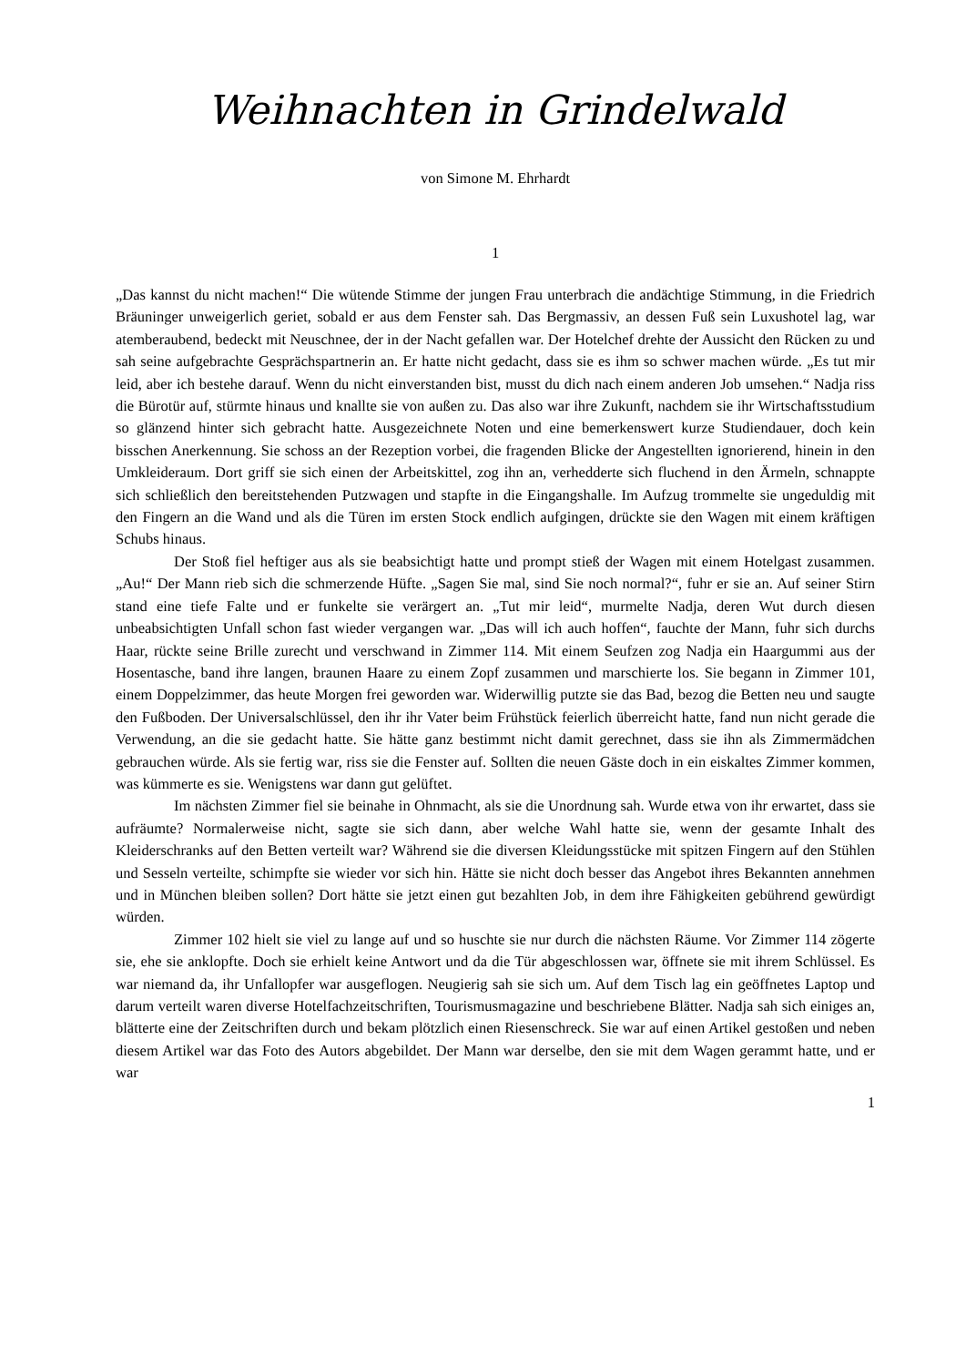Weihnachten in Grindelwald
von Simone M. Ehrhardt
1
„Das kannst du nicht machen!“ Die wütende Stimme der jungen Frau unterbrach die andächtige Stimmung, in die Friedrich Bräuninger unweigerlich geriet, sobald er aus dem Fenster sah. Das Bergmassiv, an dessen Fuß sein Luxushotel lag, war atemberaubend, bedeckt mit Neuschnee, der in der Nacht gefallen war. Der Hotelchef drehte der Aussicht den Rücken zu und sah seine aufgebrachte Gesprächspartnerin an. Er hatte nicht gedacht, dass sie es ihm so schwer machen würde. „Es tut mir leid, aber ich bestehe darauf. Wenn du nicht einverstanden bist, musst du dich nach einem anderen Job umsehen.“ Nadja riss die Bürotür auf, stürmte hinaus und knallte sie von außen zu. Das also war ihre Zukunft, nachdem sie ihr Wirtschaftsstudium so glänzend hinter sich gebracht hatte. Ausgezeichnete Noten und eine bemerkenswert kurze Studiendauer, doch kein bisschen Anerkennung. Sie schoss an der Rezeption vorbei, die fragenden Blicke der Angestellten ignorierend, hinein in den Umkleideraum. Dort griff sie sich einen der Arbeitskittel, zog ihn an, verhedderte sich fluchend in den Ärmeln, schnappte sich schließlich den bereitstehenden Putzwagen und stapfte in die Eingangshalle. Im Aufzug trommelte sie ungeduldig mit den Fingern an die Wand und als die Türen im ersten Stock endlich aufgingen, drückte sie den Wagen mit einem kräftigen Schubs hinaus.
Der Stoß fiel heftiger aus als sie beabsichtigt hatte und prompt stieß der Wagen mit einem Hotelgast zusammen. „Au!“ Der Mann rieb sich die schmerzende Hüfte. „Sagen Sie mal, sind Sie noch normal?“, fuhr er sie an. Auf seiner Stirn stand eine tiefe Falte und er funkelte sie verärgert an. „Tut mir leid“, murmelte Nadja, deren Wut durch diesen unbeabsichtigten Unfall schon fast wieder vergangen war. „Das will ich auch hoffen“, fauchte der Mann, fuhr sich durchs Haar, rückte seine Brille zurecht und verschwand in Zimmer 114. Mit einem Seufzen zog Nadja ein Haargummi aus der Hosentasche, band ihre langen, braunen Haare zu einem Zopf zusammen und marschierte los. Sie begann in Zimmer 101, einem Doppelzimmer, das heute Morgen frei geworden war. Widerwillig putzte sie das Bad, bezog die Betten neu und saugte den Fußboden. Der Universalschlüssel, den ihr ihr Vater beim Frühstück feierlich überreicht hatte, fand nun nicht gerade die Verwendung, an die sie gedacht hatte. Sie hätte ganz bestimmt nicht damit gerechnet, dass sie ihn als Zimmermädchen gebrauchen würde. Als sie fertig war, riss sie die Fenster auf. Sollten die neuen Gäste doch in ein eiskaltes Zimmer kommen, was kümmerte es sie. Wenigstens war dann gut gelüftet.
Im nächsten Zimmer fiel sie beinahe in Ohnmacht, als sie die Unordnung sah. Wurde etwa von ihr erwartet, dass sie aufräumte? Normalerweise nicht, sagte sie sich dann, aber welche Wahl hatte sie, wenn der gesamte Inhalt des Kleiderschranks auf den Betten verteilt war? Während sie die diversen Kleidungsstücke mit spitzen Fingern auf den Stühlen und Sesseln verteilte, schimpfte sie wieder vor sich hin. Hätte sie nicht doch besser das Angebot ihres Bekannten annehmen und in München bleiben sollen? Dort hätte sie jetzt einen gut bezahlten Job, in dem ihre Fähigkeiten gebührend gewürdigt würden.
Zimmer 102 hielt sie viel zu lange auf und so huschte sie nur durch die nächsten Räume. Vor Zimmer 114 zögerte sie, ehe sie anklopfte. Doch sie erhielt keine Antwort und da die Tür abgeschlossen war, öffnete sie mit ihrem Schlüssel. Es war niemand da, ihr Unfallopfer war ausgeflogen. Neugierig sah sie sich um. Auf dem Tisch lag ein geöffnetes Laptop und darum verteilt waren diverse Hotelfachzeitschriften, Tourismusmagazine und beschriebene Blätter. Nadja sah sich einiges an, blätterte eine der Zeitschriften durch und bekam plötzlich einen Riesenschreck. Sie war auf einen Artikel gestoßen und neben diesem Artikel war das Foto des Autors abgebildet. Der Mann war derselbe, den sie mit dem Wagen gerammt hatte, und er war
1